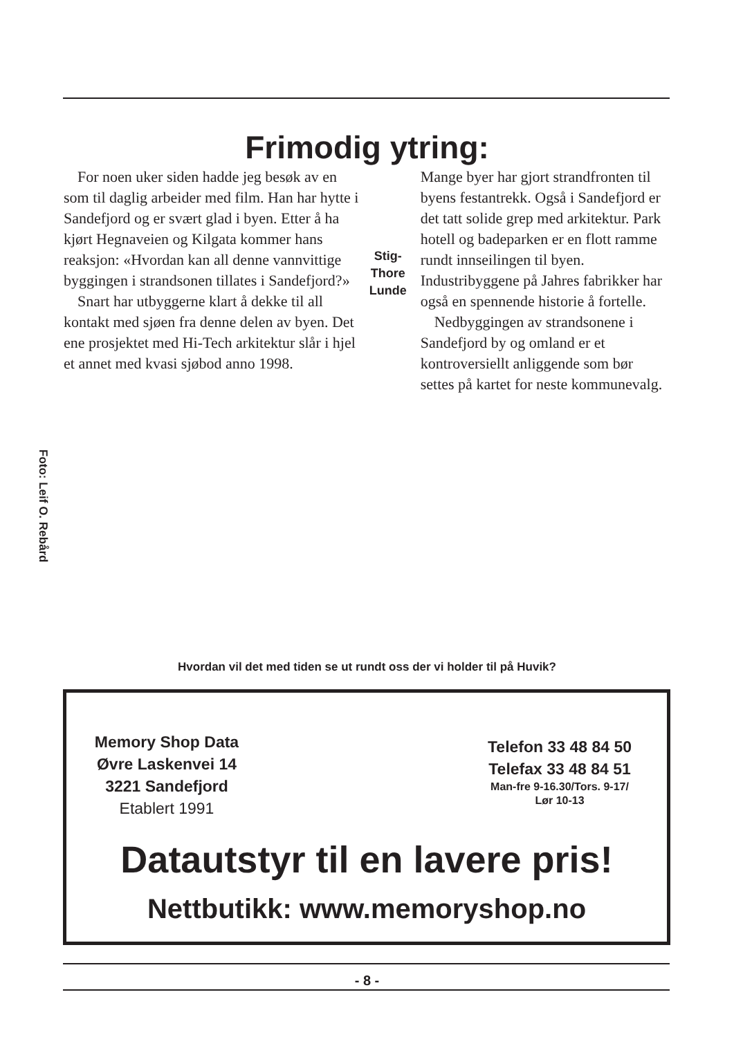Frimodig ytring:
For noen uker siden hadde jeg besøk av en som til daglig arbeider med film. Han har hytte i Sandefjord og er svært glad i byen. Etter å ha kjørt Hegnaveien og Kilgata kommer hans reaksjon: «Hvordan kan all denne vannvittige byggingen i strandsonen tillates i Sandefjord?»
Snart har utbyggerne klart å dekke til all kontakt med sjøen fra denne delen av byen. Det ene prosjektet med Hi-Tech arkitektur slår i hjel et annet med kvasi sjøbod anno 1998.
Stig-Thore Lunde
Mange byer har gjort strandfronten til byens festantrekk. Også i Sandefjord er det tatt solide grep med arkitektur. Park hotell og badeparken er en flott ramme rundt innseilingen til byen. Industribyggene på Jahres fabrikker har også en spennende historie å fortelle.
Nedbyggingen av strandsonene i Sandefjord by og omland er et kontroversiellt anliggende som bør settes på kartet for neste kommunevalg.
Foto: Leif O. Rebård
Hvordan vil det med tiden se ut rundt oss der vi holder til på Huvik?
Memory Shop Data
Øvre Laskenvei 14
3221 Sandefjord
Etablert 1991
Telefon 33 48 84 50
Telefax 33 48 84 51
Man-fre 9-16.30/Tors. 9-17/
Lør 10-13
Datautstyr til en lavere pris!
Nettbutikk: www.memoryshop.no
- 8 -